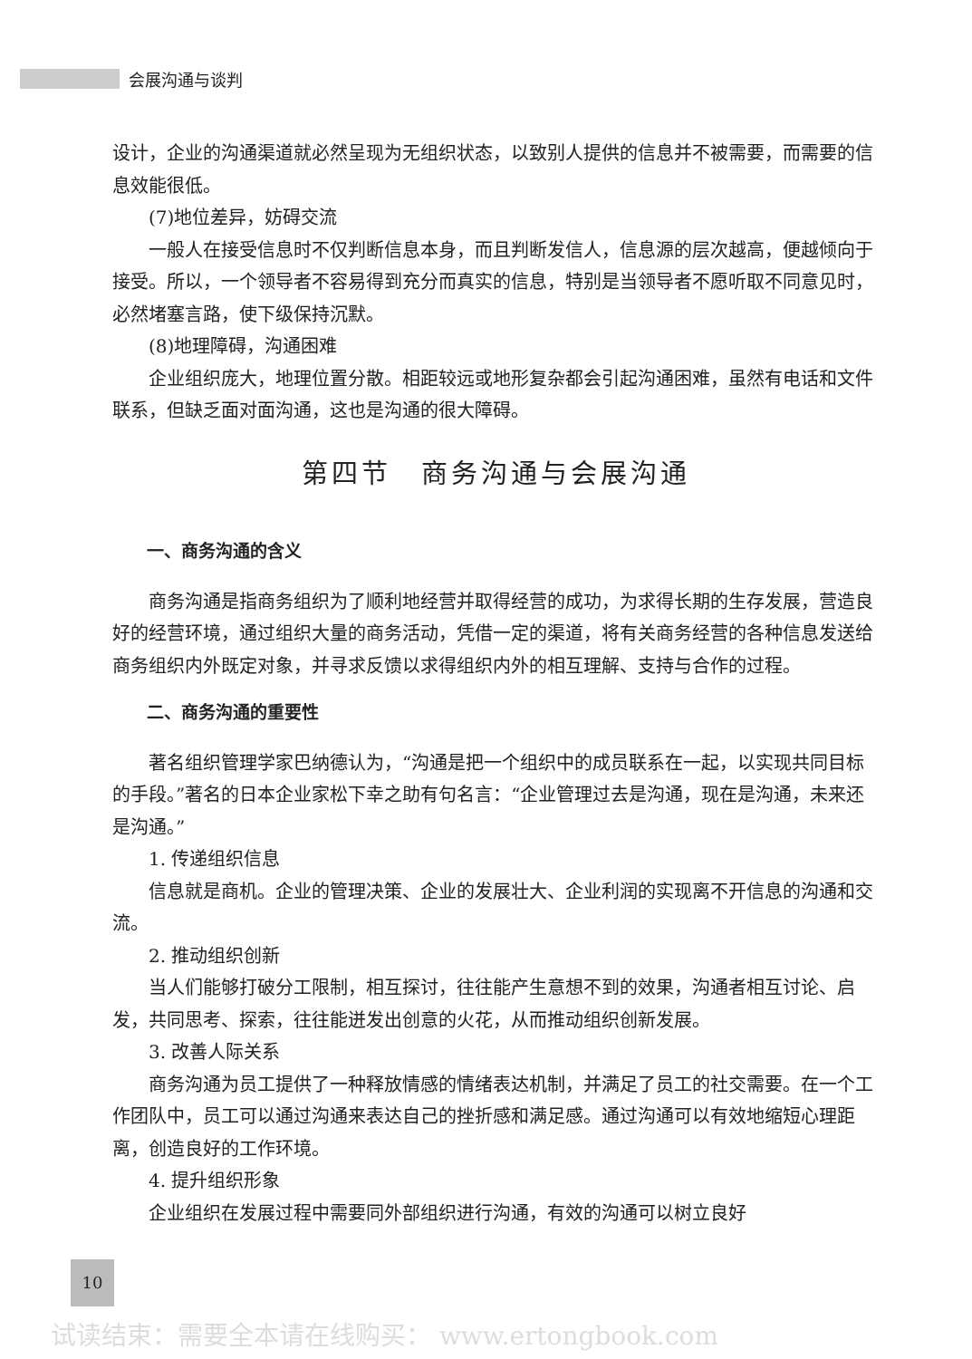会展沟通与谈判
设计，企业的沟通渠道就必然呈现为无组织状态，以致别人提供的信息并不被需要，而需要的信息效能很低。
(7)地位差异，妨碍交流
一般人在接受信息时不仅判断信息本身，而且判断发信人，信息源的层次越高，便越倾向于接受。所以，一个领导者不容易得到充分而真实的信息，特别是当领导者不愿听取不同意见时，必然堵塞言路，使下级保持沉默。
(8)地理障碍，沟通困难
企业组织庞大，地理位置分散。相距较远或地形复杂都会引起沟通困难，虽然有电话和文件联系，但缺乏面对面沟通，这也是沟通的很大障碍。
第四节　商务沟通与会展沟通
一、商务沟通的含义
商务沟通是指商务组织为了顺利地经营并取得经营的成功，为求得长期的生存发展，营造良好的经营环境，通过组织大量的商务活动，凭借一定的渠道，将有关商务经营的各种信息发送给商务组织内外既定对象，并寻求反馈以求得组织内外的相互理解、支持与合作的过程。
二、商务沟通的重要性
著名组织管理学家巴纳德认为，“沟通是把一个组织中的成员联系在一起，以实现共同目标的手段。”著名的日本企业家松下幸之助有句名言：“企业管理过去是沟通，现在是沟通，未来还是沟通。”
1. 传递组织信息
信息就是商机。企业的管理决策、企业的发展壮大、企业利润的实现离不开信息的沟通和交流。
2. 推动组织创新
当人们能够打破分工限制，相互探讨，往往能产生意想不到的效果，沟通者相互讨论、启发，共同思考、探索，往往能迸发出创意的火花，从而推动组织创新发展。
3. 改善人际关系
商务沟通为员工提供了一种释放情感的情绪表达机制，并满足了员工的社交需要。在一个工作团队中，员工可以通过沟通来表达自己的挫折感和满足感。通过沟通可以有效地缩短心理距离，创造良好的工作环境。
4. 提升组织形象
企业组织在发展过程中需要同外部组织进行沟通，有效的沟通可以树立良好
10
试读结束：需要全本请在线购买： www.ertongbook.com